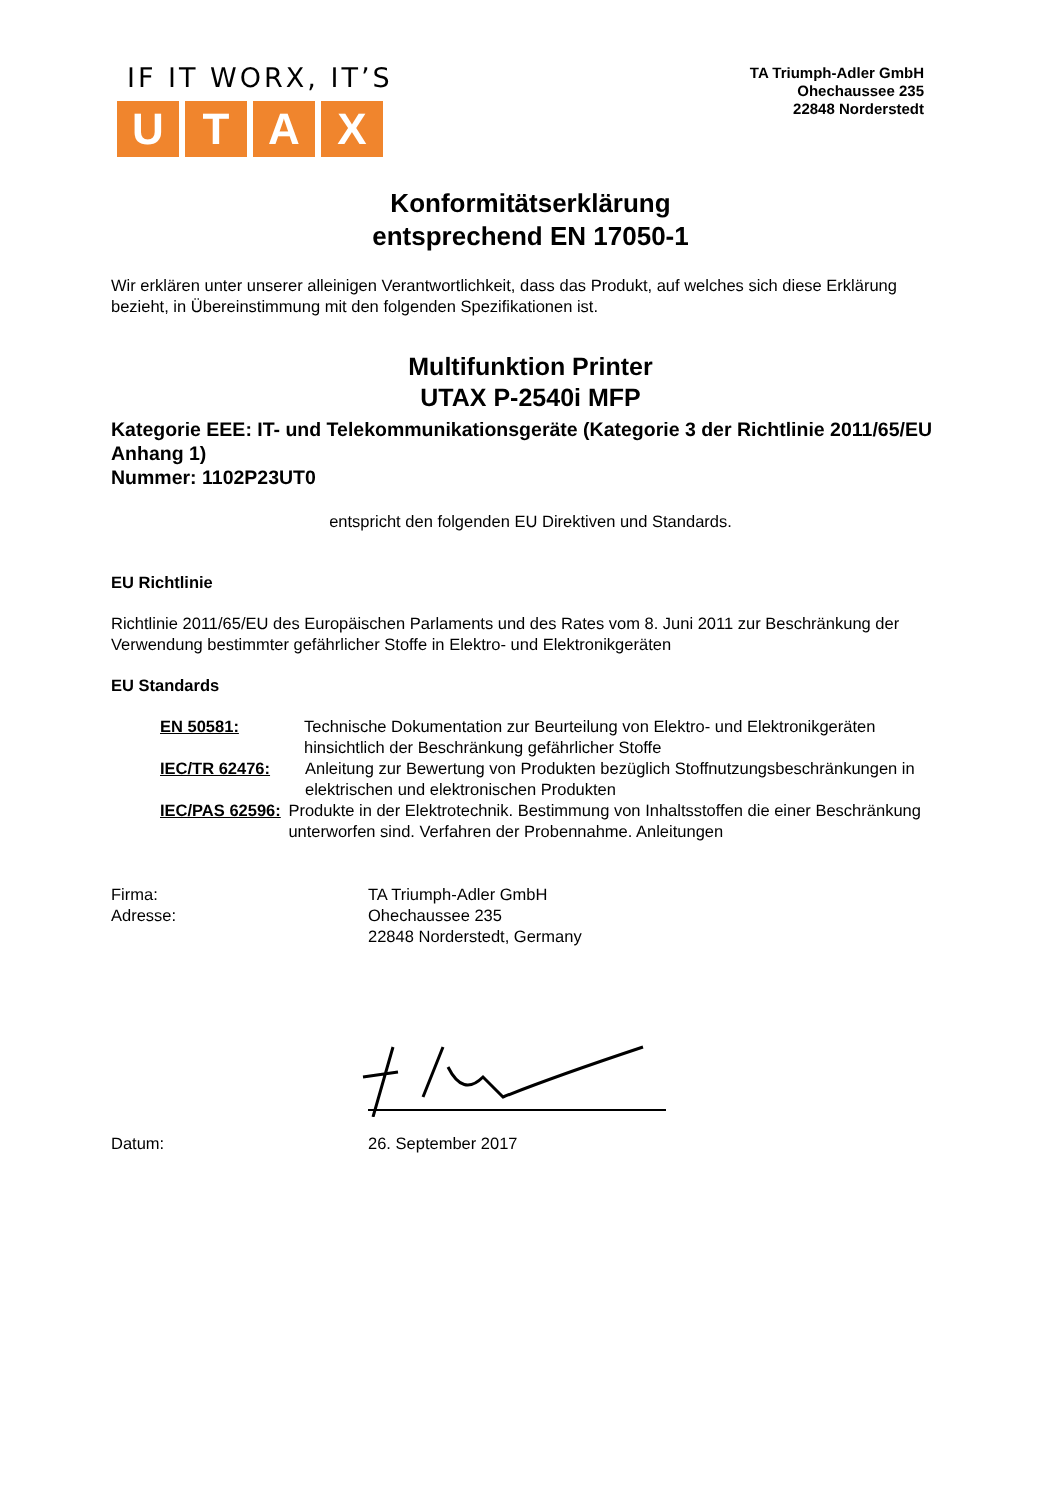IF IT WORX, IT’S
UTAX
TA Triumph-Adler GmbH
Ohechaussee 235
22848 Norderstedt
Konformitätserklärung
entsprechend EN 17050-1
Wir erklären unter unserer alleinigen Verantwortlichkeit, dass das Produkt, auf welches sich diese Erklärung bezieht, in Übereinstimmung mit den folgenden Spezifikationen ist.
Multifunktion Printer
UTAX P-2540i MFP
Kategorie EEE: IT- und Telekommunikationsgeräte (Kategorie 3 der Richtlinie 2011/65/EU Anhang 1)
Nummer: 1102P23UT0
entspricht den folgenden EU Direktiven und Standards.
EU Richtlinie
Richtlinie 2011/65/EU des Europäischen Parlaments und des Rates vom 8. Juni 2011 zur Beschränkung der Verwendung bestimmter gefährlicher Stoffe in Elektro- und Elektronikgeräten
EU Standards
EN 50581: Technische Dokumentation zur Beurteilung von Elektro- und Elektronikgeräten hinsichtlich der Beschränkung gefährlicher Stoffe
IEC/TR 62476: Anleitung zur Bewertung von Produkten bezüglich Stoffnutzungsbeschränkungen in elektrischen und elektronischen Produkten
IEC/PAS 62596: Produkte in der Elektrotechnik. Bestimmung von Inhaltsstoffen die einer Beschränkung unterworfen sind. Verfahren der Probennahme. Anleitungen
Firma:
Adresse:
TA Triumph-Adler GmbH
Ohechaussee 235
22848 Norderstedt, Germany
Datum: 26. September 2017